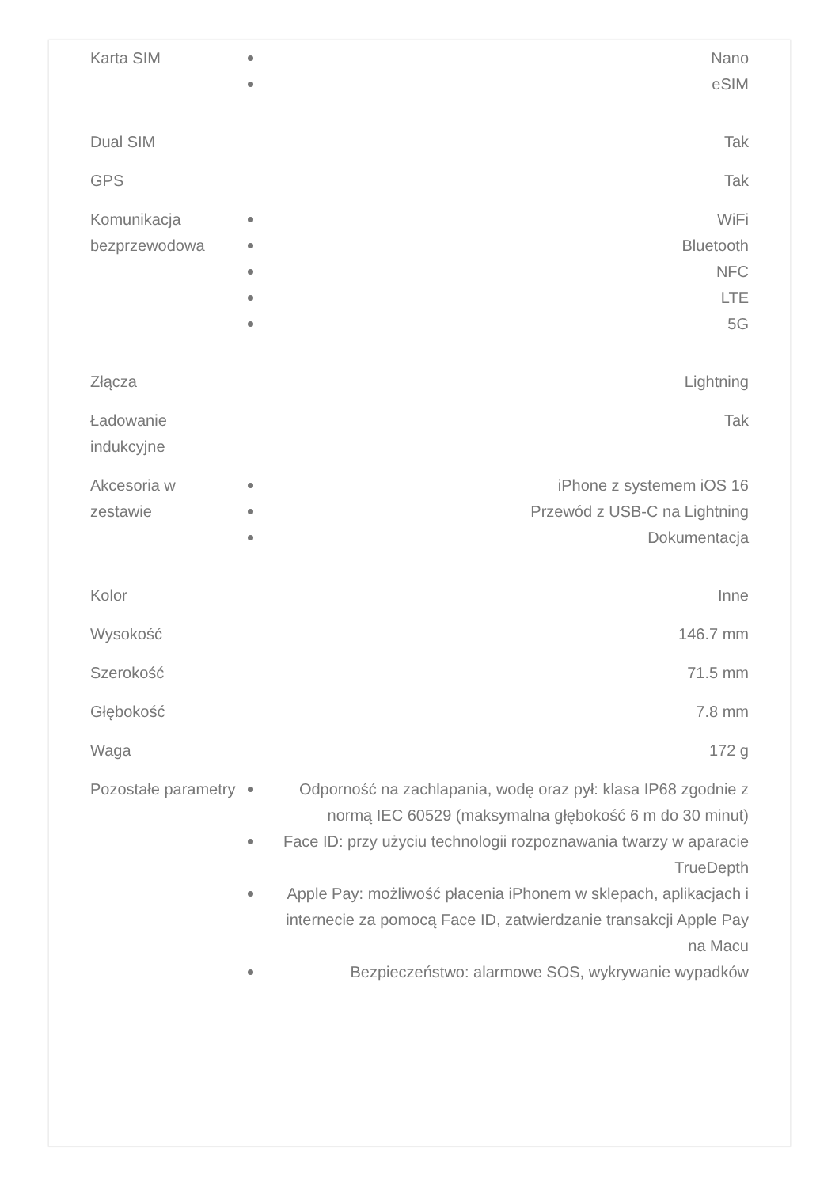| Karta SIM | Nano eSIM |
| Dual SIM | Tak |
| GPS | Tak |
| Komunikacja bezprzewodowa | WiFi Bluetooth NFC LTE 5G |
| Złącza | Lightning |
| Ładowanie indukcyjne | Tak |
| Akcesoria w zestawie | iPhone z systemem iOS 16 Przewód z USB-C na Lightning Dokumentacja |
| Kolor | Inne |
| Wysokość | 146.7 mm |
| Szerokość | 71.5 mm |
| Głębokość | 7.8 mm |
| Waga | 172 g |
| Pozostałe parametry | Odporność na zachlapania, wodę oraz pył: klasa IP68 zgodnie z normą IEC 60529 (maksymalna głębokość 6 m do 30 minut) Face ID: przy użyciu technologii rozpoznawania twarzy w aparacie TrueDepth Apple Pay: możliwość płacenia iPhonem w sklepach, aplikacjach i internecie za pomocą Face ID, zatwierdzanie transakcji Apple Pay na Macu Bezpieczeństwo: alarmowe SOS, wykrywanie wypadków |